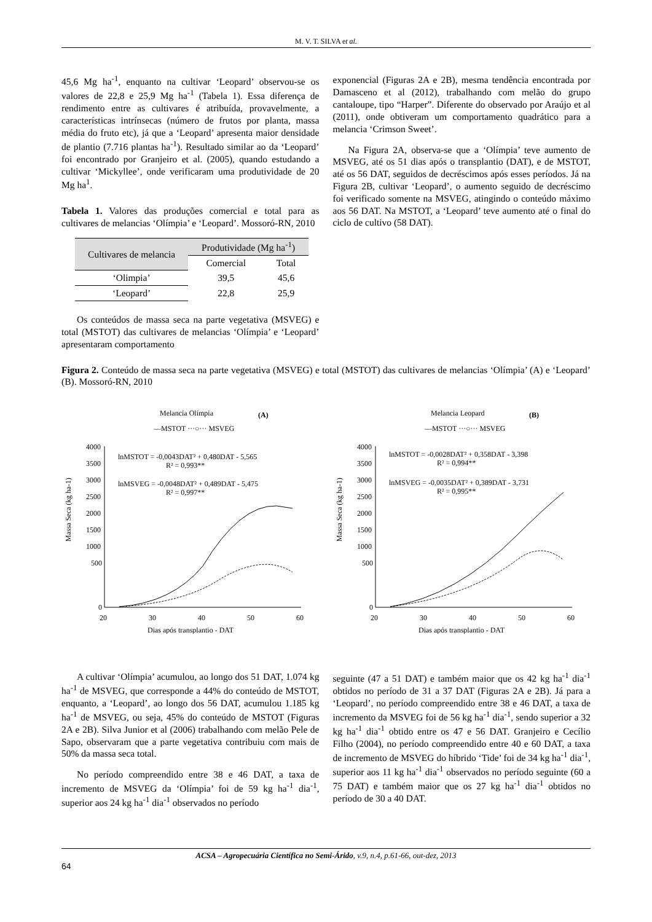M. V. T. SILVA et al.
45,6 Mg ha<sup>-1</sup>, enquanto na cultivar ‘Leopard’ observou-se os valores de 22,8 e 25,9 Mg ha<sup>-1</sup> (Tabela 1). Essa diferença de rendimento entre as cultivares é atribuída, provavelmente, a características intrínsecas (número de frutos por planta, massa média do fruto etc), já que a ‘Leopard’ apresenta maior densidade de plantio (7.716 plantas ha<sup>-1</sup>). Resultado similar ao da ‘Leopard’ foi encontrado por Granjeiro et al. (2005), quando estudando a cultivar ‘Mickyllee’, onde verificaram uma produtividade de 20 Mg ha<sup>1</sup>.
Tabela 1. Valores das produções comercial e total para as cultivares de melancias ‘Olímpia’ e ‘Leopard’. Mossoró-RN, 2010
| Cultivares de melancia | Produtividade (Mg ha<sup>-1</sup>) | |
| --- | --- | --- |
| | Comercial | Total |
| ‘Olimpia’ | 39,5 | 45,6 |
| ‘Leopard’ | 22,8 | 25,9 |
Os conteúdos de massa seca na parte vegetativa (MSVEG) e total (MSTOT) das cultivares de melancias ‘Olímpia’ e ‘Leopard’ apresentaram comportamento
exponencial (Figuras 2A e 2B), mesma tendência encontrada por Damasceno et al (2012), trabalhando com melão do grupo cantaloupe, tipo “Harper”. Diferente do observado por Araújo et al (2011), onde obtiveram um comportamento quadrático para a melancia ‘Crimson Sweet’.
Na Figura 2A, observa-se que a ‘Olímpia’ teve aumento de MSVEG, até os 51 dias após o transplantio (DAT), e de MSTOT, até os 56 DAT, seguidos de decréscimos após esses períodos. Já na Figura 2B, cultivar ‘Leopard’, o aumento seguido de decréscimo foi verificado somente na MSVEG, atingindo o conteúdo máximo aos 56 DAT. Na MSTOT, a ‘Leopard’ teve aumento até o final do ciclo de cultivo (58 DAT).
Figura 2. Conteúdo de massa seca na parte vegetativa (MSVEG) e total (MSTOT) das cultivares de melancias ‘Olímpia’ (A) e ‘Leopard’ (B). Mossoró-RN, 2010
Melancia Olímpia
(A)
—MSTOT ···○··· MSVEG
Massa Seca (kg ha-1)
4000
3500
3000
2500
2000
1500
1000
500
0
20
30
40
50
60
Dias após transplantio - DAT
lnMSTOT = -0,0043DAT² + 0,480DAT - 5,565
R² = 0,993**
lnMSVEG = -0,0048DAT² + 0,489DAT - 5,475
R² = 0,997**
Melancia Leopard
(B)
—MSTOT ···○··· MSVEG
Massa Seca (kg ha-1)
4000
3500
3000
2500
2000
1500
1000
500
0
20
30
40
50
60
Dias após transplantio - DAT
lnMSTOT = -0,0028DAT² + 0,358DAT - 3,398
R² = 0,994**
lnMSVEG = -0,0035DAT² + 0,389DAT - 3,731
R² = 0,995**
A cultivar ‘Olímpia’ acumulou, ao longo dos 51 DAT, 1.074 kg ha<sup>-1</sup> de MSVEG, que corresponde a 44% do conteúdo de MSTOT, enquanto, a ‘Leopard’, ao longo dos 56 DAT, acumulou 1.185 kg ha<sup>-1</sup> de MSVEG, ou seja, 45% do conteúdo de MSTOT (Figuras 2A e 2B). Silva Junior et al (2006) trabalhando com melão Pele de Sapo, observaram que a parte vegetativa contribuiu com mais de 50% da massa seca total.
No período compreendido entre 38 e 46 DAT, a taxa de incremento de MSVEG da ‘Olímpia’ foi de 59 kg ha<sup>-1</sup> dia<sup>-1</sup>, superior aos 24 kg ha<sup>-1</sup> dia<sup>-1</sup> observados no período
seguinte (47 a 51 DAT) e também maior que os 42 kg ha<sup>-1</sup> dia<sup>-1</sup> obtidos no período de 31 a 37 DAT (Figuras 2A e 2B). Já para a ‘Leopard’, no período compreendido entre 38 e 46 DAT, a taxa de incremento da MSVEG foi de 56 kg ha<sup>-1</sup> dia<sup>-1</sup>, sendo superior a 32 kg ha<sup>-1</sup> dia<sup>-1</sup> obtido entre os 47 e 56 DAT. Granjeiro e Cecílio Filho (2004), no período compreendido entre 40 e 60 DAT, a taxa de incremento de MSVEG do híbrido ‘Tide’ foi de 34 kg ha<sup>-1</sup> dia<sup>-1</sup>, superior aos 11 kg ha<sup>-1</sup> dia<sup>-1</sup> observados no período seguinte (60 a 75 DAT) e também maior que os 27 kg ha<sup>-1</sup> dia<sup>-1</sup> obtidos no período de 30 a 40 DAT.
ACSA – Agropecuária Científica no Semi-Árido, v.9, n.4, p.61-66, out-dez, 2013
64